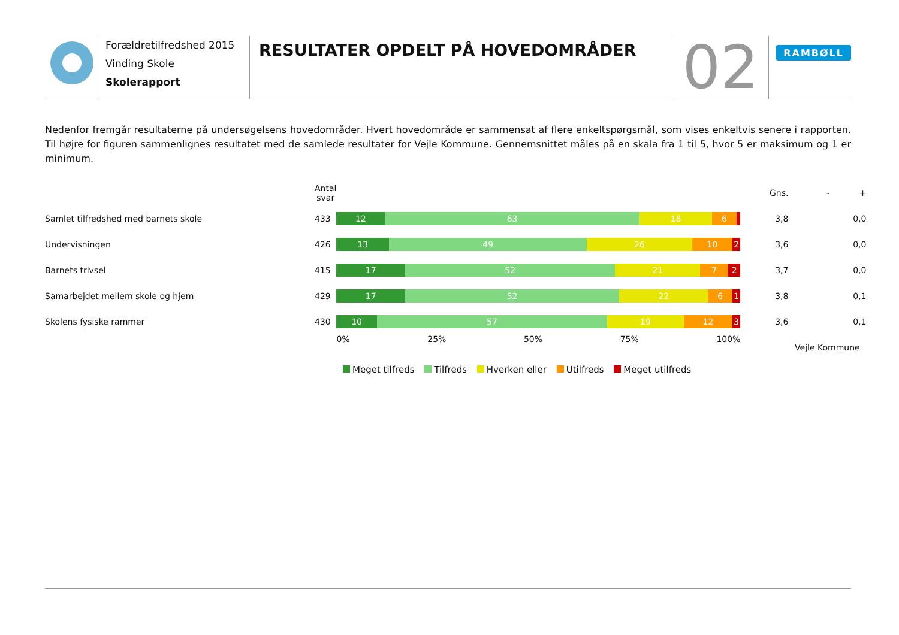Forældretilfredshed 2015
Vinding Skole
Skolerapport
RESULTATER OPDELT PÅ HOVEDOMRÅDER
02
RAMBØLL
Nedenfor fremgår resultaterne på undersøgelsens hovedområder. Hvert hovedområde er sammensat af flere enkeltspørgsmål, som vises enkeltvis senere i rapporten. Til højre for figuren sammenlignes resultatet med de samlede resultater for Vejle Kommune. Gennemsnittet måles på en skala fra 1 til 5, hvor 5 er maksimum og 1 er minimum.
| | Antal svar | | Gns. | - + |
| --- | --- | --- | --- | --- |
| Samlet tilfredshed med barnets skole | 433 | 12 63 18 6 | 3,8 | 0,0 |
| Undervisningen | 426 | 13 49 26 10 2 | 3,6 | 0,0 |
| Barnets trivsel | 415 | 17 52 21 7 2 | 3,7 | 0,0 |
| Samarbejdet mellem skole og hjem | 429 | 17 52 22 6 1 | 3,8 | 0,1 |
| Skolens fysiske rammer | 430 | 10 57 19 12 3 | 3,6 | 0,1 |
| | | 0% 25% 50% 75% 100% | | Vejle Kommune |
Meget tilfreds Tilfreds Hverken eller Utilfreds Meget utilfreds